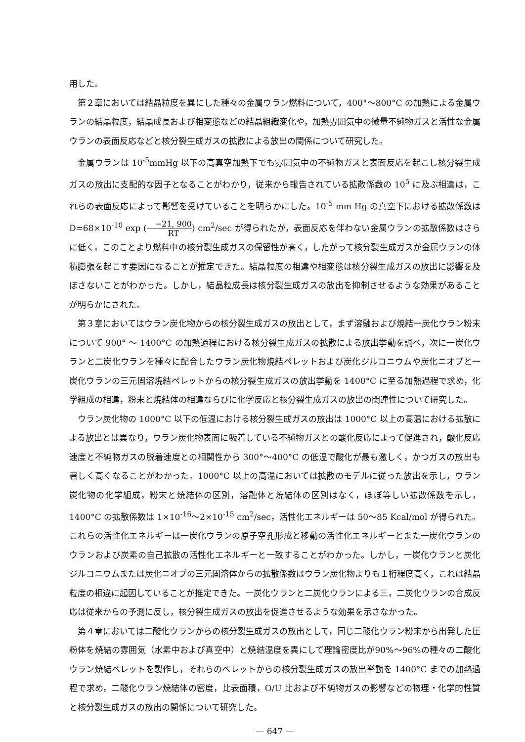用した。
第２章においては結晶粒度を異にした種々の金属ウラン燃料について，400°〜800°C の加熱による金属ウランの結晶粒度，結晶成長および相変態などの結晶組織変化や，加熱雰囲気中の微量不純物ガスと活性な金属ウランの表面反応などと核分裂生成ガスの拡散による放出の関係について研究した。
金属ウランは 10<sup>-5</sup>mmHg 以下の高真空加熱下でも雰囲気中の不純物ガスと表面反応を起こし核分裂生成ガスの放出に支配的な因子となることがわかり，従来から報告されている拡散係数の 10<sup>5</sup> に及ぶ相違は，これらの表面反応によって影響を受けていることを明らかにした。10<sup>-5</sup> mm Hg の真空下における拡散係数は D=68×10<sup>-10</sup> exp (−21, 900 RT) cm<sup>2</sup>/sec が得られたが，表面反応を伴わない金属ウランの拡散係数はさらに低く，このことより燃料中の核分裂生成ガスの保留性が高く，したがって核分裂生成ガスが金属ウランの体積膨張を起こす要因になることが推定できた。結晶粒度の相違や相変態は核分裂生成ガスの放出に影響を及ぼさないことがわかった。しかし，結晶粒成長は核分裂生成ガスの放出を抑制させるような効果があることが明らかにされた。
第３章においてはウラン炭化物からの核分裂生成ガスの放出として，まず溶融および焼結一炭化ウラン粉末について 900° 〜 1400°C の加熱過程における核分裂生成ガスの拡散による放出挙動を調べ，次に一炭化ウランと二炭化ウランを種々に配合したウラン炭化物焼結ペレットおよび炭化ジルコニウムや炭化ニオブと一炭化ウランの三元固溶焼結ペレットからの核分裂生成ガスの放出挙動を 1400°C に至る加熱過程で求め，化学組成の相違，粉末と焼結体の相違ならびに化学反応と核分裂生成ガスの放出の関連性について研究した。
ウラン炭化物の 1000°C 以下の低温における核分裂生成ガスの放出は 1000°C 以上の高温における拡散による放出とは異なり，ウラン炭化物表面に吸着している不純物ガスとの酸化反応によって促進され，酸化反応速度と不純物ガスの脱着速度との相関性から 300°〜400°C の低温で酸化が最も激しく，かつガスの放出も著しく高くなることがわかった。1000°C 以上の高温においては拡散のモデルに従った放出を示し，ウラン炭化物の化学組成，粉末と焼結体の区別，溶融体と焼結体の区別はなく，ほぼ等しい拡散係数を示し，1400°C の拡散係数は 1×10<sup>-16</sup>〜2×10<sup>-15</sup> cm<sup>2</sup>/sec，活性化エネルギーは 50〜85 Kcal/mol が得られた。これらの活性化エネルギーは一炭化ウランの原子空孔形成と移動の活性化エネルギーとまた一炭化ウランのウランおよび炭素の自己拡散の活性化エネルギーと一致することがわかった。しかし，一炭化ウランと炭化ジルコニウムまたは炭化ニオブの三元固溶体からの拡散係数はウラン炭化物よりも１桁程度高く，これは結晶粒度の相違に起因していることが推定できた。一炭化ウランと二炭化ウランによる三，二炭化ウランの合成反応は従来からの予測に反し，核分裂生成ガスの放出を促進させるような効果を示さなかった。
第４章においては二酸化ウランからの核分裂生成ガスの放出として，同じ二酸化ウラン粉末から出発した圧粉体を焼結の雰囲気（水素中および真空中）と焼結温度を異にして理論密度比が90%〜96%の種々の二酸化ウラン焼結ペレットを製作し，それらのペレットからの核分裂生成ガスの放出挙動を 1400°C までの加熱過程で求め，二酸化ウラン焼結体の密度，比表面積，O/U 比および不純物ガスの影響などの物理・化学的性質と核分裂生成ガスの放出の関係について研究した。
— 647 —